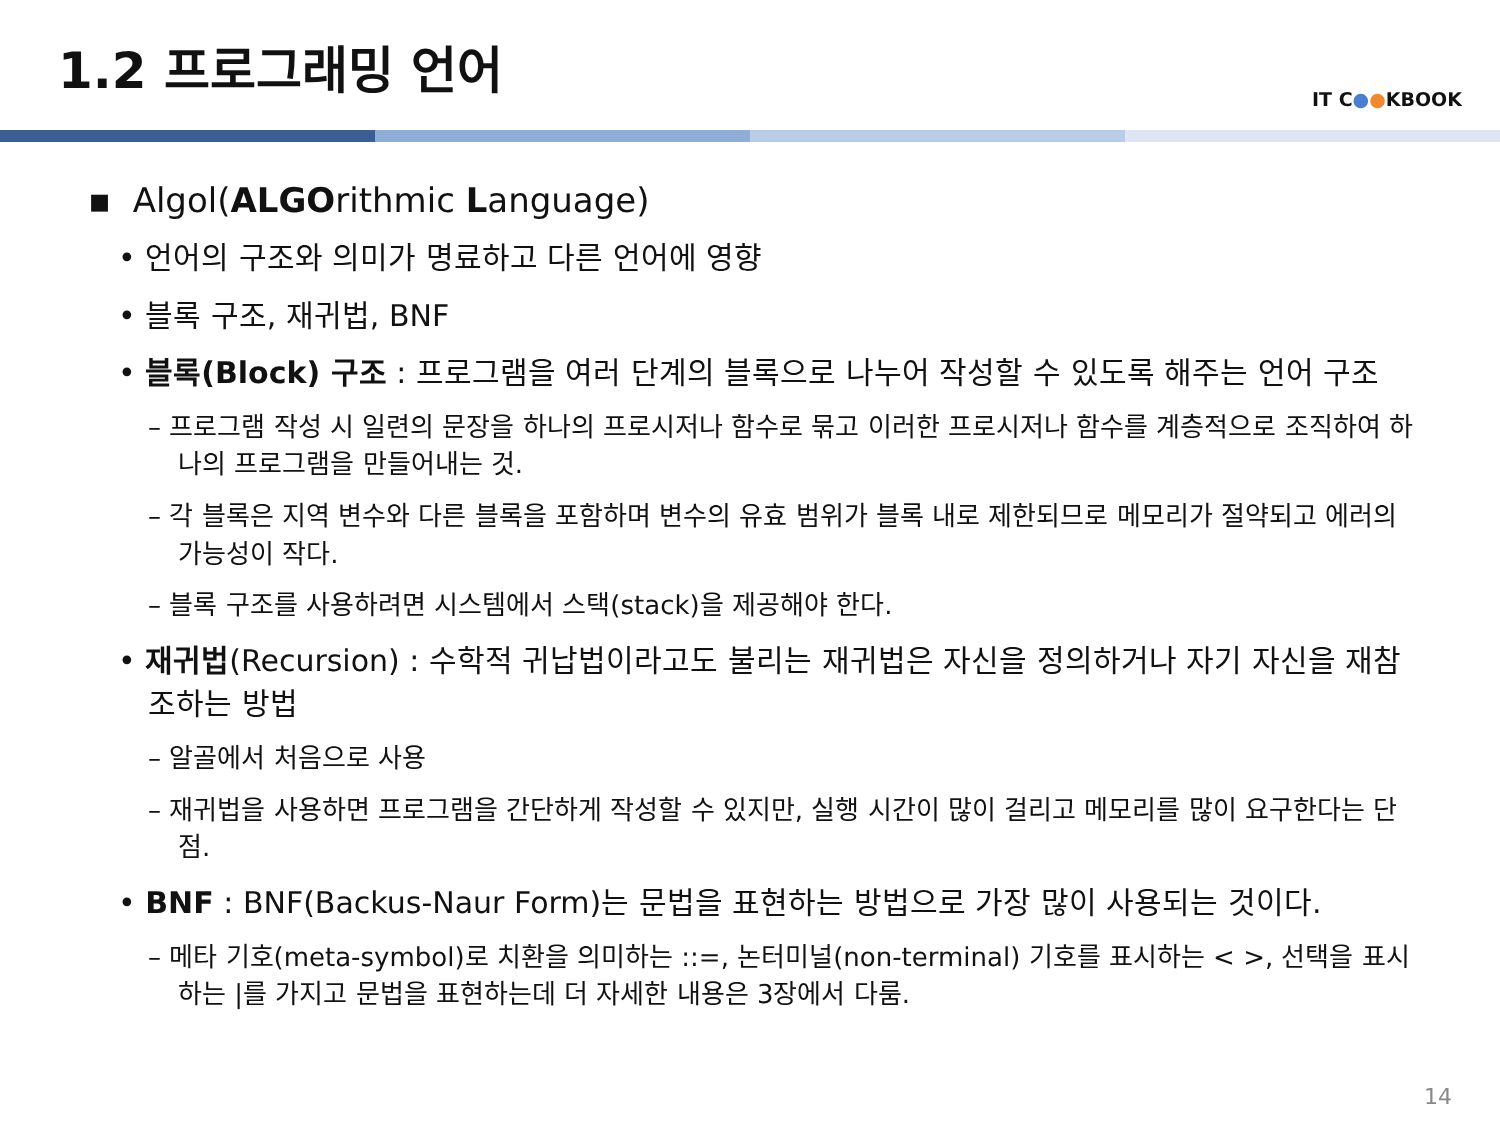1.2 프로그래밍 언어
IT C●●KBOOK
▪ Algol(ALGOrithmic Language)
• 언어의 구조와 의미가 명료하고 다른 언어에 영향
• 블록 구조, 재귀법, BNF
• 블록(Block) 구조 : 프로그램을 여러 단계의 블록으로 나누어 작성할 수 있도록 해주는 언어 구조
– 프로그램 작성 시 일련의 문장을 하나의 프로시저나 함수로 묶고 이러한 프로시저나 함수를 계층적으로 조직하여 하나의 프로그램을 만들어내는 것.
– 각 블록은 지역 변수와 다른 블록을 포함하며 변수의 유효 범위가 블록 내로 제한되므로 메모리가 절약되고 에러의 가능성이 작다.
– 블록 구조를 사용하려면 시스템에서 스택(stack)을 제공해야 한다.
• 재귀법(Recursion) : 수학적 귀납법이라고도 불리는 재귀법은 자신을 정의하거나 자기 자신을 재참조하는 방법
– 알골에서 처음으로 사용
– 재귀법을 사용하면 프로그램을 간단하게 작성할 수 있지만, 실행 시간이 많이 걸리고 메모리를 많이 요구한다는 단점.
• BNF : BNF(Backus-Naur Form)는 문법을 표현하는 방법으로 가장 많이 사용되는 것이다.
– 메타 기호(meta-symbol)로 치환을 의미하는 ::=, 논터미널(non-terminal) 기호를 표시하는 < >, 선택을 표시하는 |를 가지고 문법을 표현하는데 더 자세한 내용은 3장에서 다룸.
14